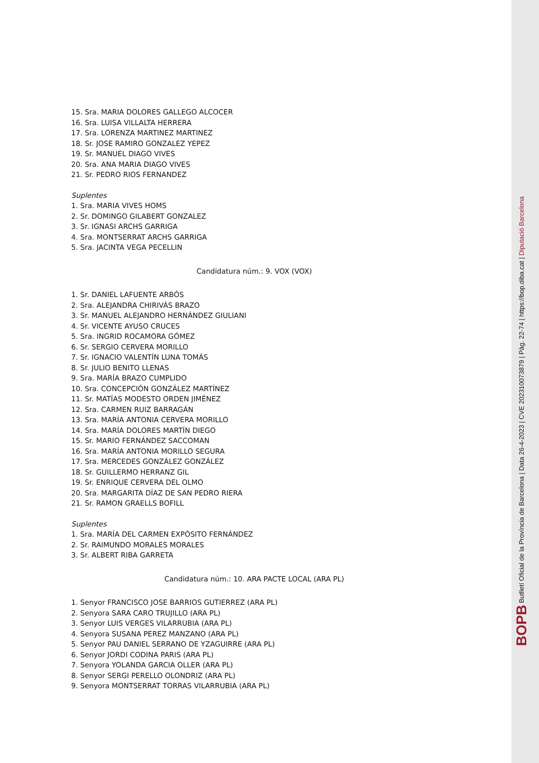15. Sra. MARIA DOLORES GALLEGO ALCOCER
16. Sra. LUISA VILLALTA HERRERA
17. Sra. LORENZA MARTINEZ MARTINEZ
18. Sr. JOSE RAMIRO GONZALEZ YEPEZ
19. Sr. MANUEL DIAGO VIVES
20. Sra. ANA MARIA DIAGO VIVES
21. Sr. PEDRO RIOS FERNANDEZ
Suplentes
1. Sra. MARIA VIVES HOMS
2. Sr. DOMINGO GILABERT GONZALEZ
3. Sr. IGNASI ARCHS GARRIGA
4. Sra. MONTSERRAT ARCHS GARRIGA
5. Sra. JACINTA VEGA PECELLIN
Candidatura núm.: 9. VOX (VOX)
1. Sr. DANIEL LAFUENTE ARBÓS
2. Sra. ALEJANDRA CHIRIVÁS BRAZO
3. Sr. MANUEL ALEJANDRO HERNÁNDEZ GIULIANI
4. Sr. VICENTE AYUSO CRUCES
5. Sra. INGRID ROCAMORA GÓMEZ
6. Sr. SERGIO CERVERA MORILLO
7. Sr. IGNACIO VALENTÍN LUNA TOMÁS
8. Sr. JULIO BENITO LLENAS
9. Sra. MARÍA BRAZO CUMPLIDO
10. Sra. CONCEPCIÓN GONZÁLEZ MARTÍNEZ
11. Sr. MATÍAS MODESTO ORDEN JIMÉNEZ
12. Sra. CARMEN RUIZ BARRAGÁN
13. Sra. MARÍA ANTONIA CERVERA MORILLO
14. Sra. MARÍA DOLORES MARTÍN DIEGO
15. Sr. MARIO FERNÁNDEZ SACCOMAN
16. Sra. MARÍA ANTONIA MORILLO SEGURA
17. Sra. MERCEDES GONZÁLEZ GONZÁLEZ
18. Sr. GUILLERMO HERRANZ GIL
19. Sr. ENRIQUE CERVERA DEL OLMO
20. Sra. MARGARITA DÍAZ DE SAN PEDRO RIERA
21. Sr. RAMON GRAELLS BOFILL
Suplentes
1. Sra. MARÍA DEL CARMEN EXPÓSITO FERNÁNDEZ
2. Sr. RAIMUNDO MORALES MORALES
3. Sr. ALBERT RIBA GARRETA
Candidatura núm.: 10. ARA PACTE LOCAL (ARA PL)
1. Senyor FRANCISCO JOSE BARRIOS GUTIERREZ (ARA PL)
2. Senyora SARA CARO TRUJILLO (ARA PL)
3. Senyor LUIS VERGES VILARRUBIA (ARA PL)
4. Senyora SUSANA PEREZ MANZANO (ARA PL)
5. Senyor PAU DANIEL SERRANO DE YZAGUIRRE (ARA PL)
6. Senyor JORDI CODINA PARIS (ARA PL)
7. Senyora YOLANDA GARCIA OLLER (ARA PL)
8. Senyor SERGI PERELLO OLONDRIZ (ARA PL)
9. Senyora MONTSERRAT TORRAS VILARRUBIA (ARA PL)
BOPB Butlletí Oficial de la Província de Barcelona | Data 26-4-2023 | CVE 202310073879 | Pàg. 22-74 | https://bop.diba.cat | Diputació Barcelona